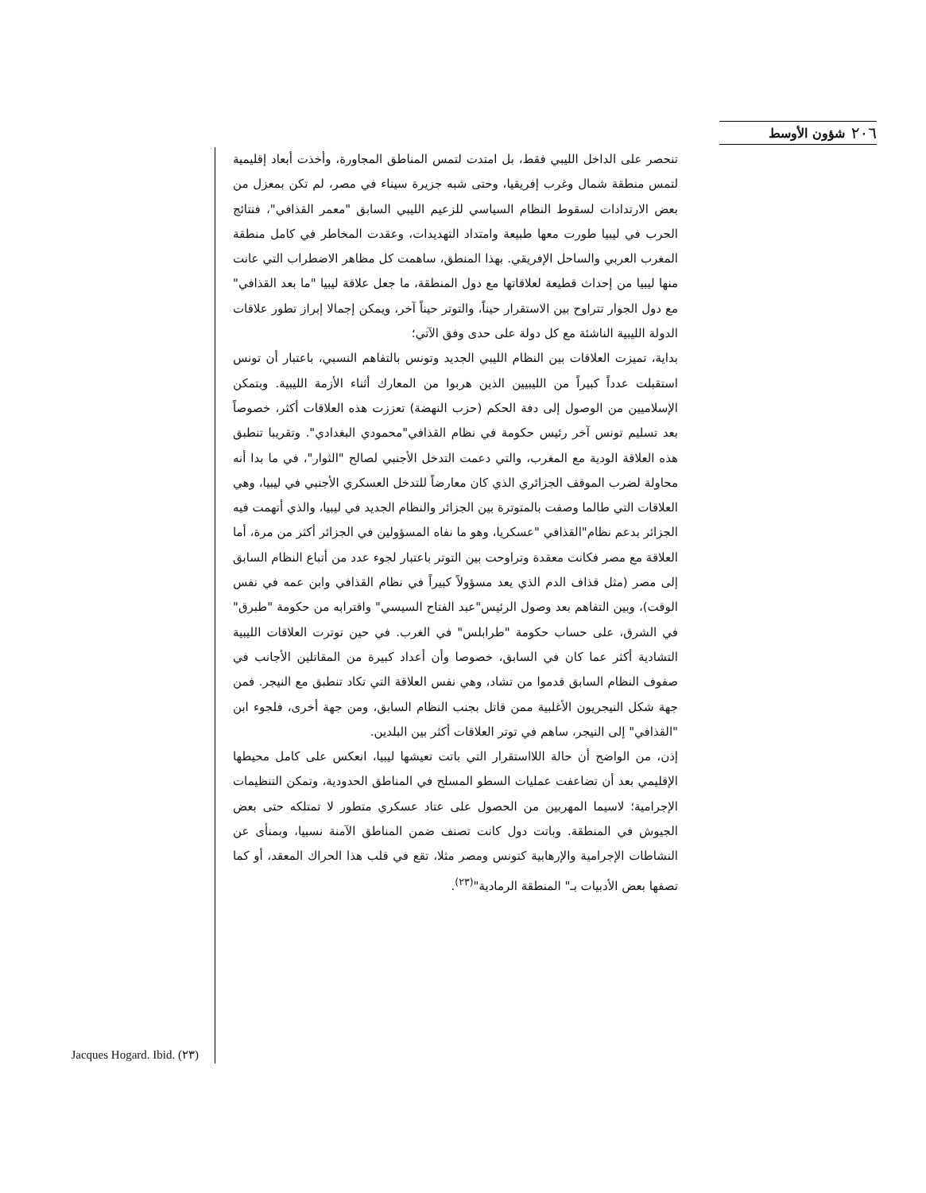٢٠٦ شؤون الأوسط
تنحصر على الداخل الليبي فقط، بل امتدت لتمس المناطق المجاورة، وأخذت أبعاد إقليمية لتمس منطقة شمال وغرب إفريقيا، وحتى شبه جزيرة سيناء في مصر، لم تكن بمعزل من بعض الارتدادات لسقوط النظام السياسي للزعيم الليبي السابق "معمر القذافي"، فنتائج الحرب في ليبيا طورت معها طبيعة وامتداد التهديدات، وعقدت المخاطر في كامل منطقة المغرب العربي والساحل الإفريقي. بهذا المنطق، ساهمت كل مظاهر الاضطراب التي عانت منها ليبيا من إحداث قطيعة لعلاقاتها مع دول المنطقة، ما جعل علاقة ليبيا "ما بعد القذافي" مع دول الجوار تتراوح بين الاستقرار حيناً، والتوتر حيناً آخر، ويمكن إجمالا إبراز تطور علاقات الدولة الليبية الناشئة مع كل دولة على حدى وفق الآتي؛
بداية، تميزت العلاقات بين النظام الليبي الجديد وتونس بالتفاهم النسبي، باعتبار أن تونس استقبلت عدداً كبيراً من الليبيين الذين هربوا من المعارك أثناء الأزمة الليبية. وبتمكن الإسلاميين من الوصول إلى دفة الحكم (حزب النهضة) تعززت هذه العلاقات أكثر، خصوصاً بعد تسليم تونس آخر رئيس حكومة في نظام القذافي"محمودي البغدادي". وتقريبا تنطبق هذه العلاقة الودية مع المغرب، والتي دعمت التدخل الأجنبي لصالح "الثوار"، في ما بدا أنه محاولة لضرب الموقف الجزائري الذي كان معارضاً للتدخل العسكري الأجنبي في ليبيا، وهي العلاقات التي طالما وصفت بالمتوترة بين الجزائر والنظام الجديد في ليبيا، والذي أتهمت فيه الجزائر بدعم نظام"القذافي "عسكريا، وهو ما نفاه المسؤولين في الجزائر أكثر من مرة، أما العلاقة مع مصر فكانت معقدة وتراوحت بين التوتر باعتبار لجوء عدد من أتباع النظام السابق إلى مصر (مثل قذاف الدم الذي يعد مسؤولاً كبيراً في نظام القذافي وابن عمه في نفس الوقت)، وبين التفاهم بعد وصول الرئيس"عبد الفتاح السيسي" واقترابه من حكومة "طبرق" في الشرق، على حساب حكومة "طرابلس" في الغرب. في حين توترت العلاقات الليبية التشادية أكثر عما كان في السابق، خصوصا وأن أعداد كبيرة من المقاتلين الأجانب في صفوف النظام السابق قدموا من تشاد، وهي نفس العلاقة التي تكاد تنطبق مع النيجر. فمن جهة شكل النيجريون الأغلبية ممن قاتل بجنب النظام السابق، ومن جهة أخرى، فلجوء ابن "القذافي" إلى النيجر، ساهم في توتر العلاقات أكثر بين البلدين.
إذن، من الواضح أن حالة اللااستقرار التي باتت تعيشها ليبيا، انعكس على كامل محيطها الإقليمي بعد أن تضاعفت عمليات السطو المسلح في المناطق الحدودية، وتمكن التنظيمات الإجرامية؛ لاسيما المهربين من الحصول على عتاد عسكري متطور لا تمتلكه حتى بعض الجيوش في المنطقة. وباتت دول كانت تصنف ضمن المناطق الآمنة نسبيا، وبمنأى عن النشاطات الإجرامية والإرهابية كتونس ومصر مثلا، تقع في قلب هذا الحراك المعقد، أو كما تصفها بعض الأدبيات بـ" المنطقة الرمادية"<sup>(٢٣)</sup>.
(٢٣) Jacques Hogard. Ibid.